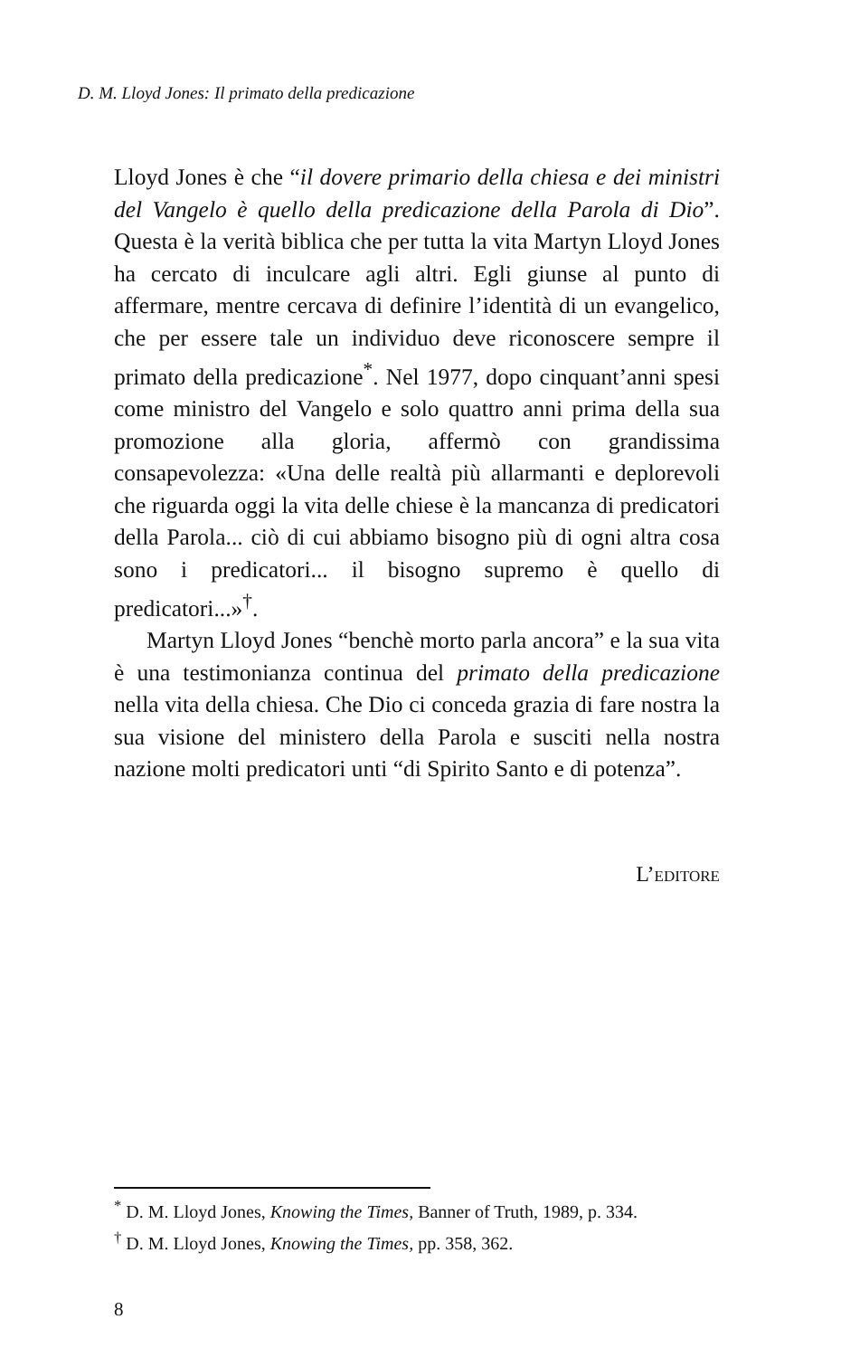D. M. Lloyd Jones: Il primato della predicazione
Lloyd Jones è che “il dovere primario della chiesa e dei ministri del Vangelo è quello della predicazione della Parola di Dio”. Questa è la verità biblica che per tutta la vita Martyn Lloyd Jones ha cercato di inculcare agli altri. Egli giunse al punto di affermare, mentre cercava di definire l’identità di un evangelico, che per essere tale un individuo deve riconoscere sempre il primato della predicazione<sup>*</sup>. Nel 1977, dopo cinquant’anni spesi come ministro del Vangelo e solo quattro anni prima della sua promozione alla gloria, affermò con grandissima consapevolezza: «Una delle realtà più allarmanti e deplorevoli che riguarda oggi la vita delle chiese è la mancanza di predicatori della Parola... ciò di cui abbiamo bisogno più di ogni altra cosa sono i predicatori... il bisogno supremo è quello di predicatori...»<sup>†</sup>.
Martyn Lloyd Jones “benchè morto parla ancora” e la sua vita è una testimonianza continua del primato della predicazione nella vita della chiesa. Che Dio ci conceda grazia di fare nostra la sua visione del ministero della Parola e susciti nella nostra nazione molti predicatori unti “di Spirito Santo e di potenza”.
L’EDITORE
<sup>*</sup> D. M. Lloyd Jones, Knowing the Times, Banner of Truth, 1989, p. 334.
<sup>†</sup> D. M. Lloyd Jones, Knowing the Times, pp. 358, 362.
8